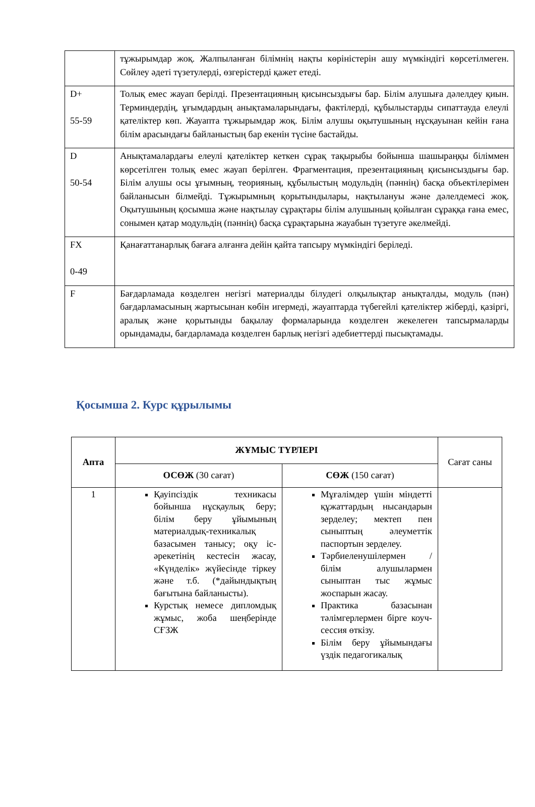| | тұжырымдар жоқ. Жалпыланған білімнің нақты көріністерін ашу мүмкіндігі көрсетілмеген. Сөйлеу әдеті түзетулерді, өзгерістерді қажет етеді. |
| D+ 55-59 | Толық емес жауап берілді. Презентацияның қисынсыздығы бар. Білім алушыға дәлелдеу қиын. Терминдердің, ұғымдардың анықтамаларындағы, фактілерді, құбылыстарды сипаттауда елеулі қателіктер көп. Жауапта тұжырымдар жоқ. Білім алушы оқытушының нұсқауынан кейін ғана білім арасындағы байланыстың бар екенін түсіне бастайды. |
| D 50-54 | Анықтамалардағы елеулі қателіктер кеткен сұрақ тақырыбы бойынша шашыраңқы біліммен көрсетілген толық емес жауап берілген. Фрагментация, презентацияның қисынсыздығы бар. Білім алушы осы ұғымның, теорияның, құбылыстың модульдің (пәннің) басқа объектілерімен байланысын білмейді. Тұжырымның қорытындылары, нақтылануы және дәлелдемесі жоқ. Оқытушының қосымша және нақтылау сұрақтары білім алушының қойылған сұраққа ғана емес, сонымен қатар модульдің (пәннің) басқа сұрақтарына жауабын түзетуге әкелмейді. |
| FX 0-49 | Қанағаттанарлық бағаға алғанға дейін қайта тапсыру мүмкіндігі беріледі. |
| F | Бағдарламада көзделген негізгі материалды білудегі олқылықтар анықталды, модуль (пән) бағдарламасының жартысынан көбін игермеді, жауаптарда түбегейлі қателіктер жіберді, қазіргі, аралық және қорытынды бақылау формаларында көзделген жекелеген тапсырмаларды орындамады, бағдарламада көзделген барлық негізгі әдебиеттерді пысықтамады. |
Қосымша 2. Курс құрылымы
| Апта | ЖҰМЫС ТҮРЛЕРІ | | Сағат саны |
| --- | --- | --- | --- |
| | ОСӨЖ (30 сағат) | СӨЖ (150 сағат) | |
| 1 | Қауіпсіздік техникасы бойынша нұсқаулық беру; білім беру ұйымының материалдық-техникалық базасымен танысу; оқу іс-әрекетінің кестесін жасау, «Күнделік» жүйесінде тіркеу және т.б. (*дайындықтың бағытына байланысты). Курстық немесе дипломдық жұмыс, жоба шеңберінде СҒЗЖ | Мұғалімдер үшін міндетті құжаттардың нысандарын зерделеу; мектеп пен сыныптың әлеуметтік паспортын зерделеу. Тәрбиеленушілермен / білім алушылармен сыныптан тыс жұмыс жоспарын жасау. Практика базасынан тәлімгерлермен бірге коуч-сессия өткізу. Білім беру ұйымындағы үздік педагогикалық | |